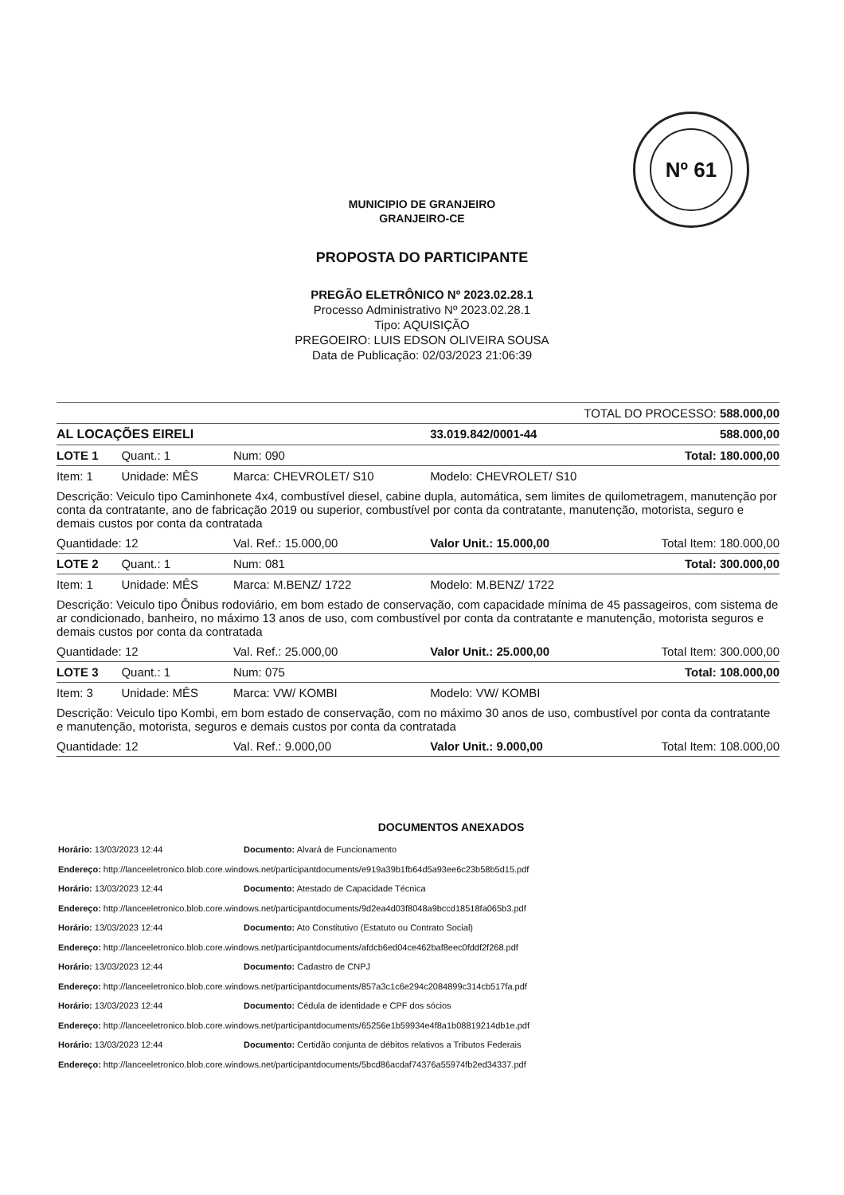Nº 61
MUNICIPIO DE GRANJEIRO
GRANJEIRO-CE
PROPOSTA DO PARTICIPANTE
PREGÃO ELETRÔNICO Nº 2023.02.28.1
Processo Administrativo Nº 2023.02.28.1
Tipo: AQUISIÇÃO
PREGOEIRO: LUIS EDSON OLIVEIRA SOUSA
Data de Publicação: 02/03/2023 21:06:39
| TOTAL DO PROCESSO: 588.000,00 | | | | | |
| AL LOCAÇÕES EIRELI | | | | 33.019.842/0001-44 | 588.000,00 |
| LOTE 1 | Quant.: 1 | Num: 090 | | Total: 180.000,00 | |
| Item: 1 | Unidade: MÊS | Marca: CHEVROLET/ S10 | | Modelo: CHEVROLET/ S10 | |
| Descrição: Veiculo tipo Caminhonete 4x4, combustível diesel, cabine dupla, automática, sem limites de quilometragem, manutenção por conta da contratante, ano de fabricação 2019 ou superior, combustível por conta da contratante, manutenção, motorista, seguro e demais custos por conta da contratada | | | | | |
| Quantidade: 12 | | Val. Ref.: 15.000,00 | Valor Unit.: 15.000,00 | | Total Item: 180.000,00 |
| LOTE 2 | Quant.: 1 | Num: 081 | | Total: 300.000,00 | |
| Item: 1 | Unidade: MÊS | Marca: M.BENZ/ 1722 | | Modelo: M.BENZ/ 1722 | |
| Descrição: Veiculo tipo Ônibus rodoviário, em bom estado de conservação, com capacidade mínima de 45 passageiros, com sistema de ar condicionado, banheiro, no máximo 13 anos de uso, com combustível por conta da contratante e manutenção, motorista seguros e demais custos por conta da contratada | | | | | |
| Quantidade: 12 | | Val. Ref.: 25.000,00 | Valor Unit.: 25.000,00 | | Total Item: 300.000,00 |
| LOTE 3 | Quant.: 1 | Num: 075 | | Total: 108.000,00 | |
| Item: 3 | Unidade: MÊS | Marca: VW/ KOMBI | | Modelo: VW/ KOMBI | |
| Descrição: Veiculo tipo Kombi, em bom estado de conservação, com no máximo 30 anos de uso, combustível por conta da contratante e manutenção, motorista, seguros e demais custos por conta da contratada | | | | | |
| Quantidade: 12 | | Val. Ref.: 9.000,00 | Valor Unit.: 9.000,00 | | Total Item: 108.000,00 |
DOCUMENTOS ANEXADOS
Horário: 13/03/2023 12:44 Documento: Alvará de Funcionamento
Endereço: http://lanceeletronico.blob.core.windows.net/participantdocuments/e919a39b1fb64d5a93ee6c23b58b5d15.pdf
Horário: 13/03/2023 12:44 Documento: Atestado de Capacidade Técnica
Endereço: http://lanceeletronico.blob.core.windows.net/participantdocuments/9d2ea4d03f8048a9bccd18518fa065b3.pdf
Horário: 13/03/2023 12:44 Documento: Ato Constitutivo (Estatuto ou Contrato Social)
Endereço: http://lanceeletronico.blob.core.windows.net/participantdocuments/afdcb6ed04ce462baf8eec0fddf2f268.pdf
Horário: 13/03/2023 12:44 Documento: Cadastro de CNPJ
Endereço: http://lanceeletronico.blob.core.windows.net/participantdocuments/857a3c1c6e294c2084899c314cb517fa.pdf
Horário: 13/03/2023 12:44 Documento: Cédula de identidade e CPF dos sócios
Endereço: http://lanceeletronico.blob.core.windows.net/participantdocuments/65256e1b59934e4f8a1b08819214db1e.pdf
Horário: 13/03/2023 12:44 Documento: Certidão conjunta de débitos relativos a Tributos Federais
Endereço: http://lanceeletronico.blob.core.windows.net/participantdocuments/5bcd86acdaf74376a55974fb2ed34337.pdf